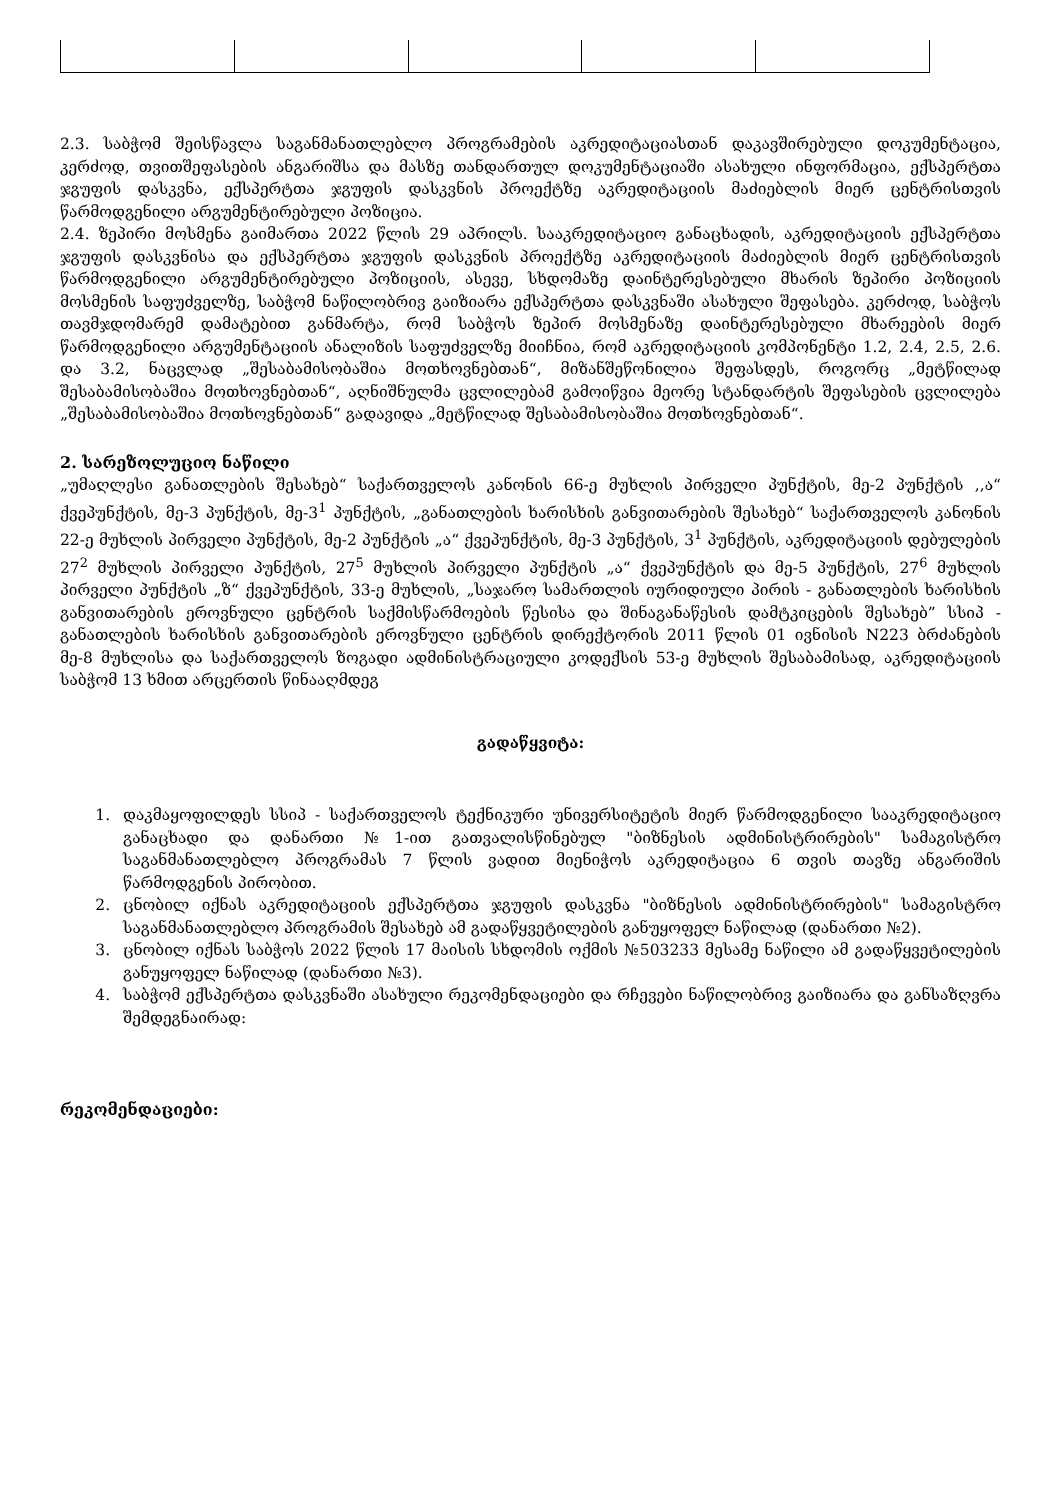2.3. საბჭომ შეისწავლა საგანმანათლებლო პროგრამების აკრედიტაციასთან დაკავშირებული დოკუმენტაცია, კერძოდ, თვითშეფასების ანგარიშსა და მასზე თანდართულ დოკუმენტაციაში ასახული ინფორმაცია, ექსპერტთა ჯგუფის დასკვნა, ექსპერტთა ჯგუფის დასკვნის პროექტზე აკრედიტაციის მაძიებლის მიერ ცენტრისთვის წარმოდგენილი არგუმენტირებული პოზიცია.
2.4. ზეპირი მოსმენა გაიმართა 2022 წლის 29 აპრილს. სააკრედიტაციო განაცხადის, აკრედიტაციის ექსპერტთა ჯგუფის დასკვნისა და ექსპერტთა ჯგუფის დასკვნის პროექტზე აკრედიტაციის მაძიებლის მიერ ცენტრისთვის წარმოდგენილი არგუმენტირებული პოზიციის, ასევე, სხდომაზე დაინტერესებული მხარის ზეპირი პოზიციის მოსმენის საფუძველზე, საბჭომ ნაწილობრივ გაიზიარა ექსპერტთა დასკვნაში ასახული შეფასება. კერძოდ, საბჭოს თავმჯდომარემ დამატებით განმარტა, რომ საბჭოს ზეპირ მოსმენაზე დაინტერესებული მხარეების მიერ წარმოდგენილი არგუმენტაციის ანალიზის საფუძველზე მიიჩნია, რომ აკრედიტაციის კომპონენტი 1.2, 2.4, 2.5, 2.6. და 3.2, ნაცვლად „შესაბამისობაშია მოთხოვნებთან“, მიზანშეწონილია შეფასდეს, როგორც „მეტწილად შესაბამისობაშია მოთხოვნებთან“, აღნიშნულმა ცვლილებამ გამოიწვია მეორე სტანდარტის შეფასების ცვლილება „შესაბამისობაშია მოთხოვნებთან“ გადავიდა „მეტწილად შესაბამისობაშია მოთხოვნებთან“.
2. სარეზოლუციო ნაწილი
„უმაღლესი განათლების შესახებ“ საქართველოს კანონის 66-ე მუხლის პირველი პუნქტის, მე-2 პუნქტის ,,ა“ ქვეპუნქტის, მე-3 პუნქტის, მე-3<sup>1</sup> პუნქტის, „განათლების ხარისხის განვითარების შესახებ“ საქართველოს კანონის 22-ე მუხლის პირველი პუნქტის, მე-2 პუნქტის „ა“ ქვეპუნქტის, მე-3 პუნქტის, 3<sup>1</sup> პუნქტის, აკრედიტაციის დებულების 27<sup>2</sup> მუხლის პირველი პუნქტის, 27<sup>5</sup> მუხლის პირველი პუნქტის „ა“ ქვეპუნქტის და მე-5 პუნქტის, 27<sup>6</sup> მუხლის პირველი პუნქტის „ზ“ ქვეპუნქტის, 33-ე მუხლის, „საჯარო სამართლის იურიდიული პირის - განათლების ხარისხის განვითარების ეროვნული ცენტრის საქმისწარმოების წესისა და შინაგანაწესის დამტკიცების შესახებ” სსიპ - განათლების ხარისხის განვითარების ეროვნული ცენტრის დირექტორის 2011 წლის 01 ივნისის N223 ბრძანების მე-8 მუხლისა და საქართველოს ზოგადი ადმინისტრაციული კოდექსის 53-ე მუხლის შესაბამისად, აკრედიტაციის საბჭომ 13 ხმით არცერთის წინააღმდეგ
გადაწყვიტა:
1. დაკმაყოფილდეს სსიპ - საქართველოს ტექნიკური უნივერსიტეტის მიერ წარმოდგენილი სააკრედიტაციო განაცხადი და დანართი №1-ით გათვალისწინებულ "ბიზნესის ადმინისტრირების" სამაგისტრო საგანმანათლებლო პროგრამას 7 წლის ვადით მიენიჭოს აკრედიტაცია 6 თვის თავზე ანგარიშის წარმოდგენის პირობით.
2. ცნობილ იქნას აკრედიტაციის ექსპერტთა ჯგუფის დასკვნა "ბიზნესის ადმინისტრირების" სამაგისტრო საგანმანათლებლო პროგრამის შესახებ ამ გადაწყვეტილების განუყოფელ ნაწილად (დანართი №2).
3. ცნობილ იქნას საბჭოს 2022 წლის 17 მაისის სხდომის ოქმის №503233 მესამე ნაწილი ამ გადაწყვეტილების განუყოფელ ნაწილად (დანართი №3).
4. საბჭომ ექსპერტთა დასკვნაში ასახული რეკომენდაციები და რჩევები ნაწილობრივ გაიზიარა და განსაზღვრა შემდეგნაირად:
რეკომენდაციები: